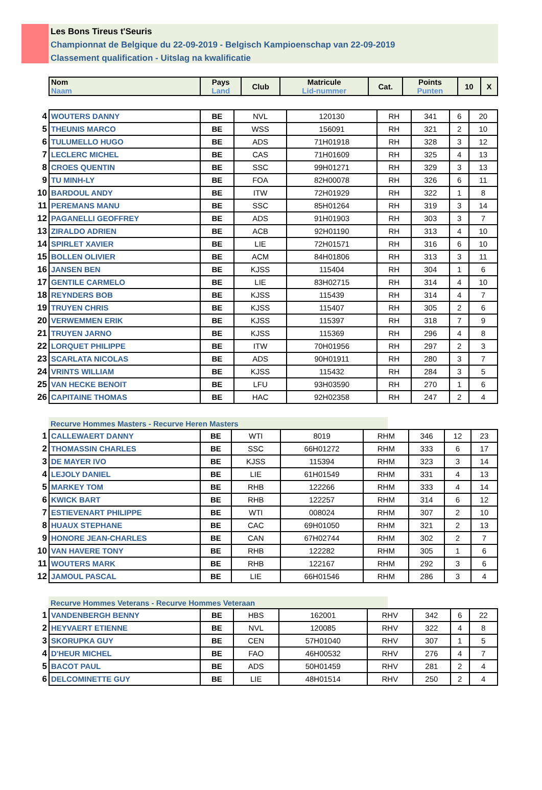Les Bons Tireus t'Seuris
Championnat de Belgique du 22-09-2019 - Belgisch Kampioenschap van 22-09-2019
Classement qualification - Uitslag na kwalificatie
| Nom Naam | Pays Land | Club | Matricule Lid-nummer | Cat. | Points Punten | 10 | X |
| --- | --- | --- | --- | --- | --- | --- | --- |
| 4 | WOUTERS DANNY | BE | NVL | 120130 | RH | 341 | 6 | 20 |
| 5 | THEUNIS MARCO | BE | WSS | 156091 | RH | 321 | 2 | 10 |
| 6 | TULUMELLO HUGO | BE | ADS | 71H01918 | RH | 328 | 3 | 12 |
| 7 | LECLERC MICHEL | BE | CAS | 71H01609 | RH | 325 | 4 | 13 |
| 8 | CROES QUENTIN | BE | SSC | 99H01271 | RH | 329 | 3 | 13 |
| 9 | TU MINH-LY | BE | FOA | 82H00078 | RH | 326 | 6 | 11 |
| 10 | BARDOUL ANDY | BE | ITW | 72H01929 | RH | 322 | 1 | 8 |
| 11 | PEREMANS MANU | BE | SSC | 85H01264 | RH | 319 | 3 | 14 |
| 12 | PAGANELLI GEOFFREY | BE | ADS | 91H01903 | RH | 303 | 3 | 7 |
| 13 | ZIRALDO ADRIEN | BE | ACB | 92H01190 | RH | 313 | 4 | 10 |
| 14 | SPIRLET XAVIER | BE | LIE | 72H01571 | RH | 316 | 6 | 10 |
| 15 | BOLLEN OLIVIER | BE | ACM | 84H01806 | RH | 313 | 3 | 11 |
| 16 | JANSEN BEN | BE | KJSS | 115404 | RH | 304 | 1 | 6 |
| 17 | GENTILE CARMELO | BE | LIE | 83H02715 | RH | 314 | 4 | 10 |
| 18 | REYNDERS BOB | BE | KJSS | 115439 | RH | 314 | 4 | 7 |
| 19 | TRUYEN CHRIS | BE | KJSS | 115407 | RH | 305 | 2 | 6 |
| 20 | VERWEMMEN ERIK | BE | KJSS | 115397 | RH | 318 | 7 | 9 |
| 21 | TRUYEN JARNO | BE | KJSS | 115369 | RH | 296 | 4 | 8 |
| 22 | LORQUET PHILIPPE | BE | ITW | 70H01956 | RH | 297 | 2 | 3 |
| 23 | SCARLATA NICOLAS | BE | ADS | 90H01911 | RH | 280 | 3 | 7 |
| 24 | VRINTS WILLIAM | BE | KJSS | 115432 | RH | 284 | 3 | 5 |
| 25 | VAN HECKE BENOIT | BE | LFU | 93H03590 | RH | 270 | 1 | 6 |
| 26 | CAPITAINE THOMAS | BE | HAC | 92H02358 | RH | 247 | 2 | 4 |
Recurve Hommes Masters - Recurve Heren Masters
| 1 | CALLEWAERT DANNY | BE | WTI | 8019 | RHM | 346 | 12 | 23 |
| 2 | THOMASSIN CHARLES | BE | SSC | 66H01272 | RHM | 333 | 6 | 17 |
| 3 | DE MAYER IVO | BE | KJSS | 115394 | RHM | 323 | 3 | 14 |
| 4 | LEJOLY DANIEL | BE | LIE | 61H01549 | RHM | 331 | 4 | 13 |
| 5 | MARKEY TOM | BE | RHB | 122266 | RHM | 333 | 4 | 14 |
| 6 | KWICK BART | BE | RHB | 122257 | RHM | 314 | 6 | 12 |
| 7 | ESTIEVENART PHILIPPE | BE | WTI | 008024 | RHM | 307 | 2 | 10 |
| 8 | HUAUX STEPHANE | BE | CAC | 69H01050 | RHM | 321 | 2 | 13 |
| 9 | HONORE JEAN-CHARLES | BE | CAN | 67H02744 | RHM | 302 | 2 | 7 |
| 10 | VAN HAVERE TONY | BE | RHB | 122282 | RHM | 305 | 1 | 6 |
| 11 | WOUTERS MARK | BE | RHB | 122167 | RHM | 292 | 3 | 6 |
| 12 | JAMOUL PASCAL | BE | LIE | 66H01546 | RHM | 286 | 3 | 4 |
Recurve Hommes Veterans - Recurve Hommes Veteraan
| 1 | VANDENBERGH BENNY | BE | HBS | 162001 | RHV | 342 | 6 | 22 |
| 2 | HEYVAERT ETIENNE | BE | NVL | 120085 | RHV | 322 | 4 | 8 |
| 3 | SKORUPKA GUY | BE | CEN | 57H01040 | RHV | 307 | 1 | 5 |
| 4 | D'HEUR MICHEL | BE | FAO | 46H00532 | RHV | 276 | 4 | 7 |
| 5 | BACOT PAUL | BE | ADS | 50H01459 | RHV | 281 | 2 | 4 |
| 6 | DELCOMINETTE GUY | BE | LIE | 48H01514 | RHV | 250 | 2 | 4 |